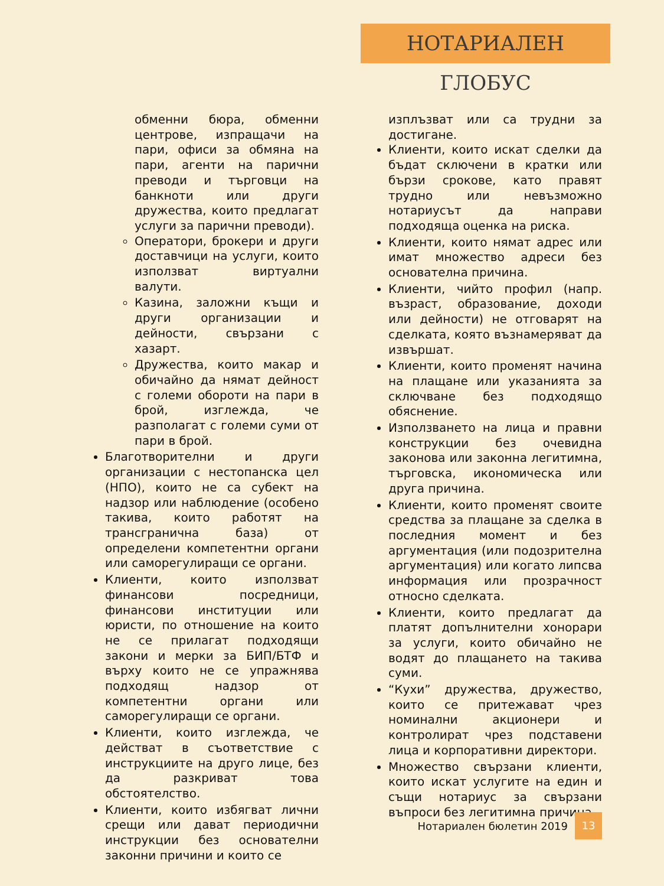НОТАРИАЛЕН ГЛОБУС
обменни бюра, обменни центрове, изпращачи на пари, офиси за обмяна на пари, агенти на парични преводи и търговци на банкноти или други дружества, които предлагат услуги за парични преводи).
Оператори, брокери и други доставчици на услуги, които използват виртуални валути.
Казина, заложни къщи и други организации и дейности, свързани с хазарт.
Дружества, които макар и обичайно да нямат дейност с големи обороти на пари в брой, изглежда, че разполагат с големи суми от пари в брой.
Благотворителни и други организации с нестопанска цел (НПО), които не са субект на надзор или наблюдение (особено такива, които работят на трансгранична база) от определени компетентни органи или саморегулиращи се органи.
Клиенти, които използват финансови посредници, финансови институции или юристи, по отношение на които не се прилагат подходящи закони и мерки за БИП/БТФ и върху които не се упражнява подходящ надзор от компетентни органи или саморегулиращи се органи.
Клиенти, които изглежда, че действат в съответствие с инструкциите на друго лице, без да разкриват това обстоятелство.
Клиенти, които избягват лични срещи или дават периодични инструкции без основателни законни причини и които се
изплъзват или са трудни за достигане.
Клиенти, които искат сделки да бъдат сключени в кратки или бързи срокове, като правят трудно или невъзможно нотариусът да направи подходяща оценка на риска.
Клиенти, които нямат адрес или имат множество адреси без основателна причина.
Клиенти, чийто профил (напр. възраст, образование, доходи или дейности) не отговарят на сделката, която възнамеряват да извършат.
Клиенти, които променят начина на плащане или указанията за сключване без подходящо обяснение.
Използването на лица и правни конструкции без очевидна законова или законна легитимна, търговска, икономическа или друга причина.
Клиенти, които променят своите средства за плащане за сделка в последния момент и без аргументация (или подозрителна аргументация) или когато липсва информация или прозрачност относно сделката.
Клиенти, които предлагат да платят допълнителни хонорари за услуги, които обичайно не водят до плащането на такива суми.
“Кухи” дружества, дружество, които се притежават чрез номинални акционери и контролират чрез подставени лица и корпоративни директори.
Множество свързани клиенти, които искат услугите на един и същи нотариус за свързани въпроси без легитимна причина.
Нотариален бюлетин 2019 13